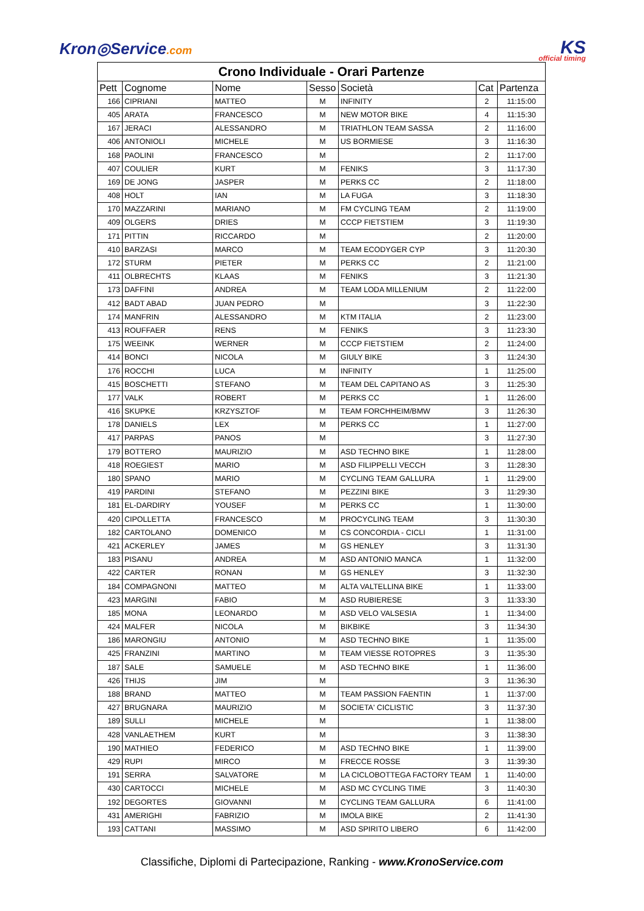Kron◎Service.com
KS
official timing
| Crono Individuale - Orari Partenze | | | | | | |
| Pett | Cognome | Nome | Sesso | Società | Cat | Partenza |
| 166 | CIPRIANI | MATTEO | M | INFINITY | 2 | 11:15:00 |
| 405 | ARATA | FRANCESCO | M | NEW MOTOR BIKE | 4 | 11:15:30 |
| 167 | JERACI | ALESSANDRO | M | TRIATHLON TEAM SASSA | 2 | 11:16:00 |
| 406 | ANTONIOLI | MICHELE | M | US BORMIESE | 3 | 11:16:30 |
| 168 | PAOLINI | FRANCESCO | M | | 2 | 11:17:00 |
| 407 | COULIER | KURT | M | FENIKS | 3 | 11:17:30 |
| 169 | DE JONG | JASPER | M | PERKS CC | 2 | 11:18:00 |
| 408 | HOLT | IAN | M | LA FUGA | 3 | 11:18:30 |
| 170 | MAZZARINI | MARIANO | M | FM CYCLING TEAM | 2 | 11:19:00 |
| 409 | OLGERS | DRIES | M | CCCP FIETSTIEM | 3 | 11:19:30 |
| 171 | PITTIN | RICCARDO | M | | 2 | 11:20:00 |
| 410 | BARZASI | MARCO | M | TEAM ECODYGER CYP | 3 | 11:20:30 |
| 172 | STURM | PIETER | M | PERKS CC | 2 | 11:21:00 |
| 411 | OLBRECHTS | KLAAS | M | FENIKS | 3 | 11:21:30 |
| 173 | DAFFINI | ANDREA | M | TEAM LODA MILLENIUM | 2 | 11:22:00 |
| 412 | BADT ABAD | JUAN PEDRO | M | | 3 | 11:22:30 |
| 174 | MANFRIN | ALESSANDRO | M | KTM ITALIA | 2 | 11:23:00 |
| 413 | ROUFFAER | RENS | M | FENIKS | 3 | 11:23:30 |
| 175 | WEEINK | WERNER | M | CCCP FIETSTIEM | 2 | 11:24:00 |
| 414 | BONCI | NICOLA | M | GIULY BIKE | 3 | 11:24:30 |
| 176 | ROCCHI | LUCA | M | INFINITY | 1 | 11:25:00 |
| 415 | BOSCHETTI | STEFANO | M | TEAM DEL CAPITANO AS | 3 | 11:25:30 |
| 177 | VALK | ROBERT | M | PERKS CC | 1 | 11:26:00 |
| 416 | SKUPKE | KRZYSZTOF | M | TEAM FORCHHEIM/BMW | 3 | 11:26:30 |
| 178 | DANIELS | LEX | M | PERKS CC | 1 | 11:27:00 |
| 417 | PARPAS | PANOS | M | | 3 | 11:27:30 |
| 179 | BOTTERO | MAURIZIO | M | ASD TECHNO BIKE | 1 | 11:28:00 |
| 418 | ROEGIEST | MARIO | M | ASD FILIPPELLI VECCH | 3 | 11:28:30 |
| 180 | SPANO | MARIO | M | CYCLING TEAM GALLURA | 1 | 11:29:00 |
| 419 | PARDINI | STEFANO | M | PEZZINI BIKE | 3 | 11:29:30 |
| 181 | EL-DARDIRY | YOUSEF | M | PERKS CC | 1 | 11:30:00 |
| 420 | CIPOLLETTA | FRANCESCO | M | PROCYCLING TEAM | 3 | 11:30:30 |
| 182 | CARTOLANO | DOMENICO | M | CS CONCORDIA - CICLI | 1 | 11:31:00 |
| 421 | ACKERLEY | JAMES | M | GS HENLEY | 3 | 11:31:30 |
| 183 | PISANU | ANDREA | M | ASD ANTONIO MANCA | 1 | 11:32:00 |
| 422 | CARTER | RONAN | M | GS HENLEY | 3 | 11:32:30 |
| 184 | COMPAGNONI | MATTEO | M | ALTA VALTELLINA BIKE | 1 | 11:33:00 |
| 423 | MARGINI | FABIO | M | ASD RUBIERESE | 3 | 11:33:30 |
| 185 | MONA | LEONARDO | M | ASD VELO VALSESIA | 1 | 11:34:00 |
| 424 | MALFER | NICOLA | M | BIKBIKE | 3 | 11:34:30 |
| 186 | MARONGIU | ANTONIO | M | ASD TECHNO BIKE | 1 | 11:35:00 |
| 425 | FRANZINI | MARTINO | M | TEAM VIESSE ROTOPRES | 3 | 11:35:30 |
| 187 | SALE | SAMUELE | M | ASD TECHNO BIKE | 1 | 11:36:00 |
| 426 | THIJS | JIM | M | | 3 | 11:36:30 |
| 188 | BRAND | MATTEO | M | TEAM PASSION FAENTIN | 1 | 11:37:00 |
| 427 | BRUGNARA | MAURIZIO | M | SOCIETA' CICLISTIC | 3 | 11:37:30 |
| 189 | SULLI | MICHELE | M | | 1 | 11:38:00 |
| 428 | VANLAETHEM | KURT | M | | 3 | 11:38:30 |
| 190 | MATHIEO | FEDERICO | M | ASD TECHNO BIKE | 1 | 11:39:00 |
| 429 | RUPI | MIRCO | M | FRECCE ROSSE | 3 | 11:39:30 |
| 191 | SERRA | SALVATORE | M | LA CICLOBOTTEGA FACTORY TEAM | 1 | 11:40:00 |
| 430 | CARTOCCI | MICHELE | M | ASD MC CYCLING TIME | 3 | 11:40:30 |
| 192 | DEGORTES | GIOVANNI | M | CYCLING TEAM GALLURA | 6 | 11:41:00 |
| 431 | AMERIGHI | FABRIZIO | M | IMOLA BIKE | 2 | 11:41:30 |
| 193 | CATTANI | MASSIMO | M | ASD SPIRITO LIBERO | 6 | 11:42:00 |
Classifiche, Diplomi di Partecipazione, Ranking - www.KronoService.com